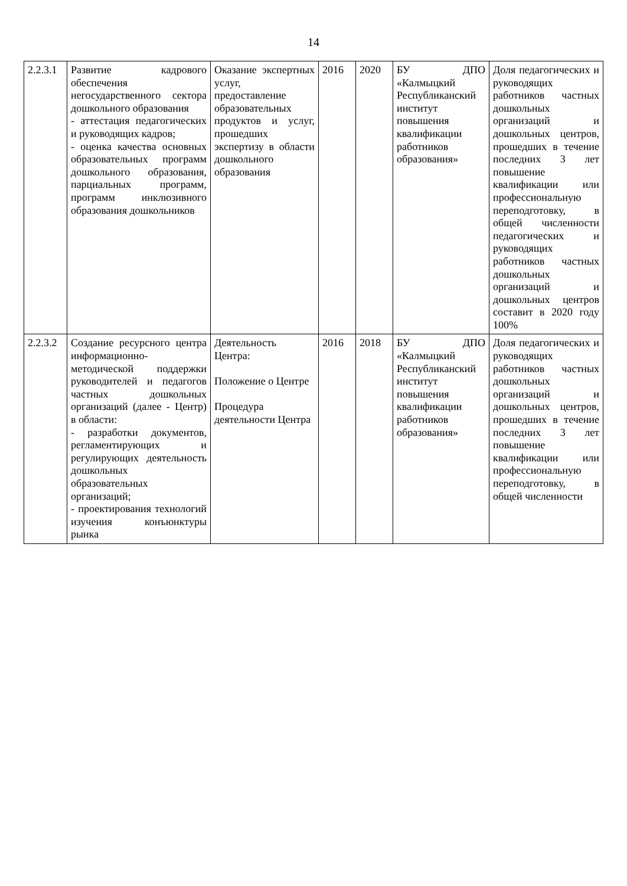14
| 2.2.3.1 | Развитие кадрового обеспечения негосударственного сектора дошкольного образования - аттестация педагогических и руководящих кадров; - оценка качества основных образовательных программ дошкольного образования, парциальных программ, программ инклюзивного образования дошкольников | Оказание экспертных услуг, предоставление образовательных продуктов и услуг, прошедших экспертизу в области дошкольного образования | 2016 | 2020 | БУ ДПО «Калмыцкий Республиканский институт повышения квалификации работников образования» | Доля педагогических и руководящих работников частных дошкольных организаций и дошкольных центров, прошедших в течение последних 3 лет повышение квалификации или профессиональную переподготовку, в общей численности педагогических и руководящих работников частных дошкольных организаций и дошкольных центров составит в 2020 году 100% |
| 2.2.3.2 | Создание ресурсного центра информационно-методической поддержки руководителей и педагогов частных дошкольных организаций (далее - Центр) в области: - разработки документов, регламентирующих и регулирующих деятельность дошкольных образовательных организаций; - проектирования технологий изучения конъюнктуры рынка | Деятельность Центра: Положение о Центре Процедура деятельности Центра | 2016 | 2018 | БУ ДПО «Калмыцкий Республиканский институт повышения квалификации работников образования» | Доля педагогических и руководящих работников частных дошкольных организаций и дошкольных центров, прошедших в течение последних 3 лет повышение квалификации или профессиональную переподготовку, в общей численности |